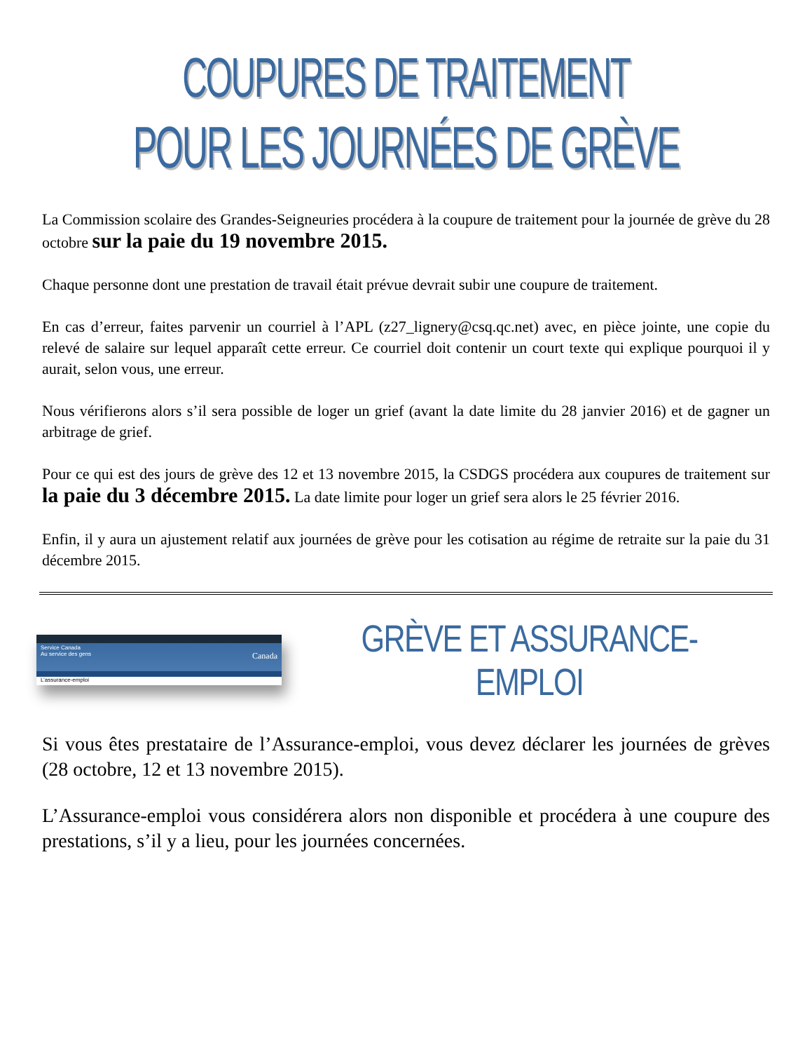COUPURES DE TRAITEMENT
POUR LES JOURNÉES DE GRÈVE
La Commission scolaire des Grandes-Seigneuries procédera à la coupure de traitement pour la journée de grève du 28 octobre sur la paie du 19 novembre 2015.
Chaque personne dont une prestation de travail était prévue devrait subir une coupure de traitement.
En cas d’erreur, faites parvenir un courriel à l’APL (z27_lignery@csq.qc.net) avec, en pièce jointe, une copie du relevé de salaire sur lequel apparaît cette erreur. Ce courriel doit contenir un court texte qui explique pourquoi il y aurait, selon vous, une erreur.
Nous vérifierons alors s’il sera possible de loger un grief (avant la date limite du 28 janvier 2016) et de gagner un arbitrage de grief.
Pour ce qui est des jours de grève des 12 et 13 novembre 2015, la CSDGS procédera aux coupures de traitement sur la paie du 3 décembre 2015. La date limite pour loger un grief sera alors le 25 février 2016.
Enfin, il y aura un ajustement relatif aux journées de grève pour les cotisation au régime de retraite sur la paie du 31 décembre 2015.
Service Canada
Au service des gens Canada
L’assurance-emploi
GRÈVE ET ASSURANCE-EMPLOI
Si vous êtes prestataire de l’Assurance-emploi, vous devez déclarer les journées de grèves (28 octobre, 12 et 13 novembre 2015).
L’Assurance-emploi vous considérera alors non disponible et procédera à une coupure des prestations, s’il y a lieu, pour les journées concernées.